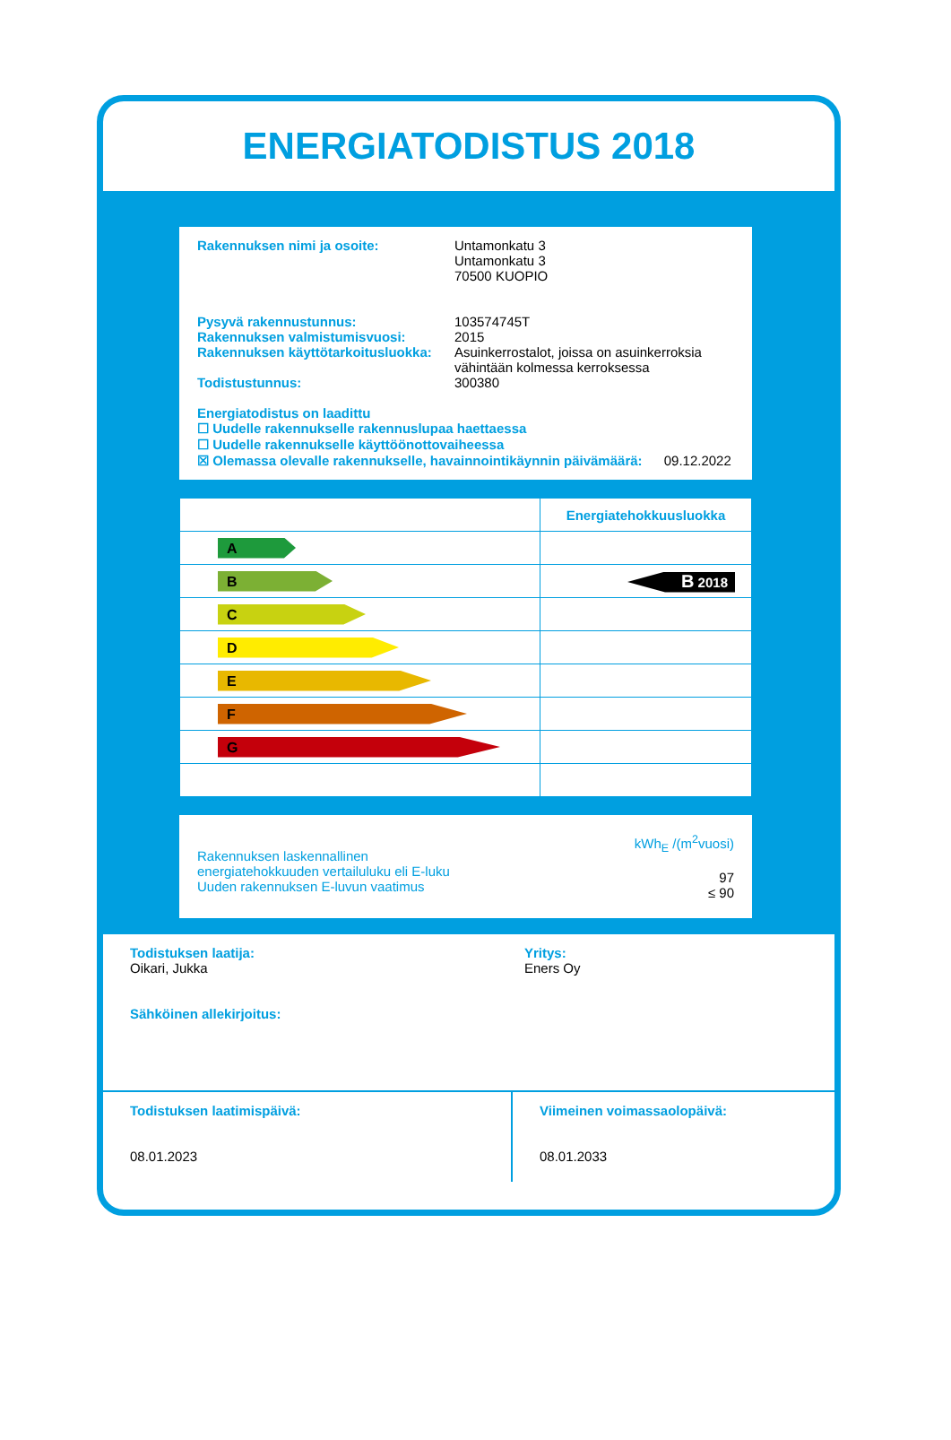ENERGIATODISTUS 2018
Rakennuksen nimi ja osoite: Untamonkatu 3
Untamonkatu 3
70500 KUOPIO
Pysyvä rakennustunnus: 103574745T
Rakennuksen valmistumisvuosi: 2015
Rakennuksen käyttötarkoitusluokka:
Asuinkerrostalot, joissa on asuinkerroksia vähintään kolmessa kerroksessa
Todistustunnus: 300380
Energiatodistus on laadittu
☐ Uudelle rakennukselle rakennuslupaa haettaessa
☐ Uudelle rakennukselle käyttöönottovaiheessa
☒ Olemassa olevalle rakennukselle, havainnointikäynnin päivämäärä: 09.12.2022
| | Energiatehokkuusluokka |
| A | |
| B | B 2018 |
| C | |
| D | |
| E | |
| F | |
| G | |
Rakennuksen laskennallinen
energiatehokkuuden vertailuluku eli E-luku
Uuden rakennuksen E-luvun vaatimus
kWh<sub>E</sub> /(m<sup>2</sup>vuosi)
97
≤ 90
Todistuksen laatija:
Oikari, Jukka
Sähköinen allekirjoitus:
Yritys:
Eners Oy
Todistuksen laatimispäivä:
08.01.2023
Viimeinen voimassaolopäivä:
08.01.2033